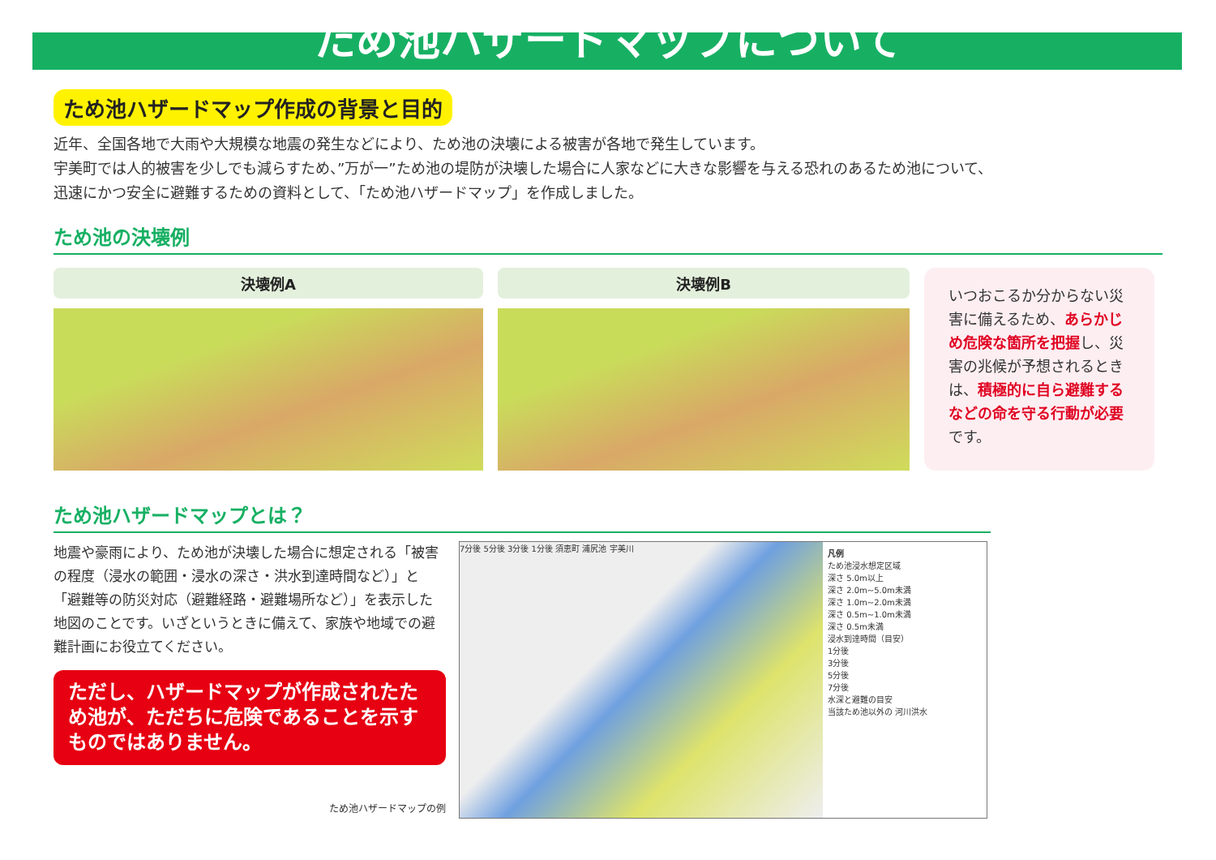ため池ハザードマップについて
ため池ハザードマップ作成の背景と目的
近年、全国各地で大雨や大規模な地震の発生などにより、ため池の決壊による被害が各地で発生しています。
宇美町では人的被害を少しでも減らすため、”万が一”ため池の堤防が決壊した場合に人家などに大きな影響を与える恐れのあるため池について、
迅速にかつ安全に避難するための資料として、「ため池ハザードマップ」を作成しました。
ため池の決壊例
決壊例A 決壊例B
いつおこるか分からない災害に備えるため、あらかじめ危険な箇所を把握し、災害の兆候が予想されるときは、積極的に自ら避難するなどの命を守る行動が必要です。
ため池ハザードマップとは？
地震や豪雨により、ため池が決壊した場合に想定される「被害の程度（浸水の範囲・浸水の深さ・洪水到達時間など）」と「避難等の防災対応（避難経路・避難場所など）」を表示した地図のことです。いざというときに備えて、家族や地域での避難計画にお役立てください。
ただし、ハザードマップが作成されたため池が、ただちに危険であることを示すものではありません。
ため池ハザードマップの例
7分後 5分後 3分後 1分後 須恵町 浦尻池 宇美川
凡例
ため池浸水想定区域
深さ 5.0m以上
深さ 2.0m~5.0m未満
深さ 1.0m~2.0m未満
深さ 0.5m~1.0m未満
深さ 0.5m未満
浸水到達時間（目安）
1分後
3分後
5分後
7分後
水深と避難の目安
当該ため池以外の 河川洪水